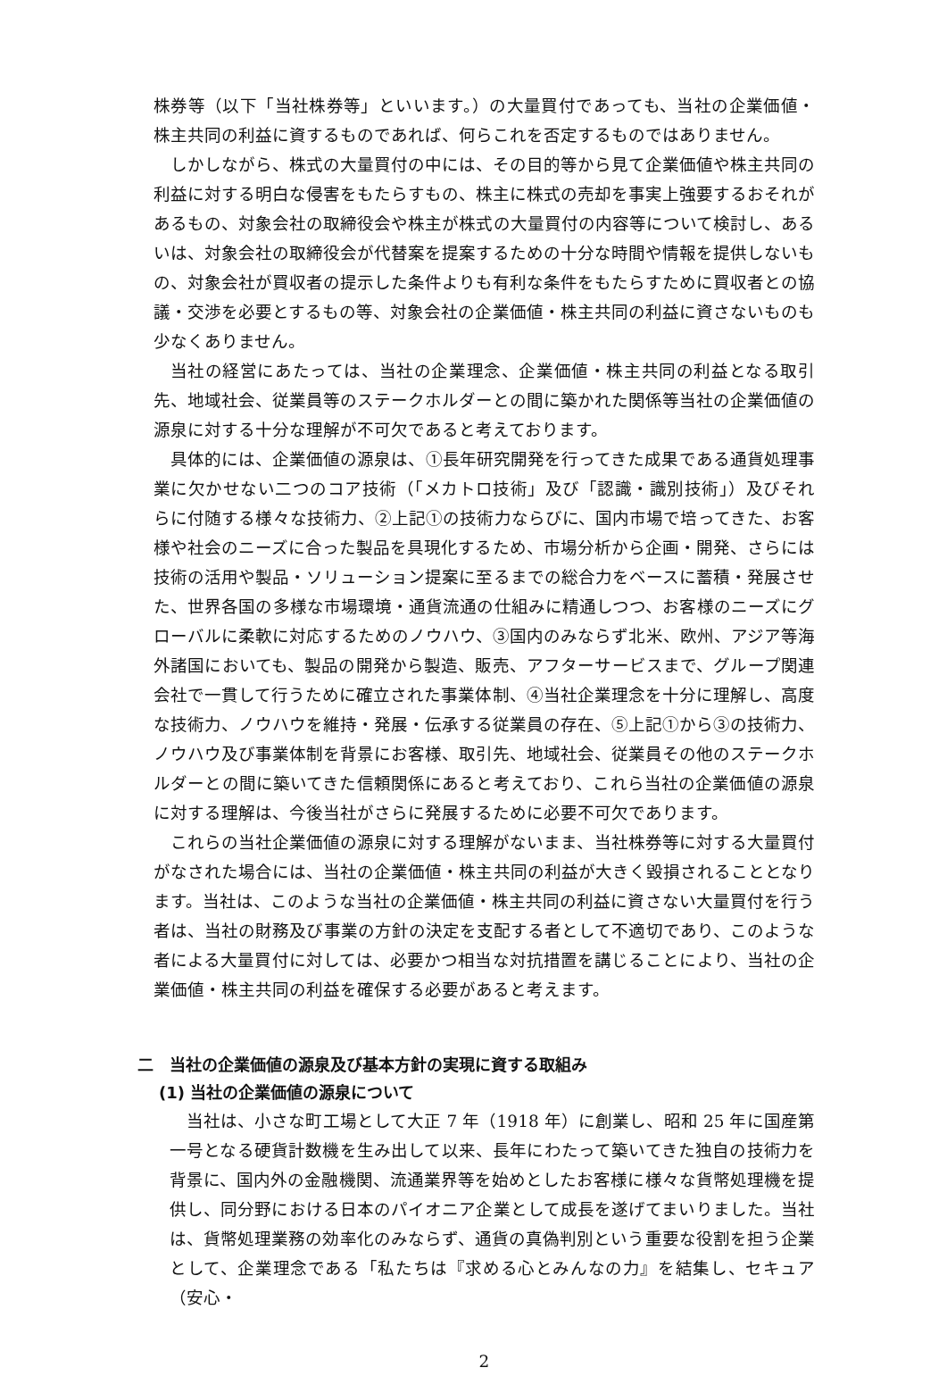株券等（以下「当社株券等」といいます。）の大量買付であっても、当社の企業価値・株主共同の利益に資するものであれば、何らこれを否定するものではありません。
しかしながら、株式の大量買付の中には、その目的等から見て企業価値や株主共同の利益に対する明白な侵害をもたらすもの、株主に株式の売却を事実上強要するおそれがあるもの、対象会社の取締役会や株主が株式の大量買付の内容等について検討し、あるいは、対象会社の取締役会が代替案を提案するための十分な時間や情報を提供しないもの、対象会社が買収者の提示した条件よりも有利な条件をもたらすために買収者との協議・交渉を必要とするもの等、対象会社の企業価値・株主共同の利益に資さないものも少なくありません。
当社の経営にあたっては、当社の企業理念、企業価値・株主共同の利益となる取引先、地域社会、従業員等のステークホルダーとの間に築かれた関係等当社の企業価値の源泉に対する十分な理解が不可欠であると考えております。
具体的には、企業価値の源泉は、①長年研究開発を行ってきた成果である通貨処理事業に欠かせない二つのコア技術（「メカトロ技術」及び「認識・識別技術」）及びそれらに付随する様々な技術力、②上記①の技術力ならびに、国内市場で培ってきた、お客様や社会のニーズに合った製品を具現化するため、市場分析から企画・開発、さらには技術の活用や製品・ソリューション提案に至るまでの総合力をベースに蓄積・発展させた、世界各国の多様な市場環境・通貨流通の仕組みに精通しつつ、お客様のニーズにグローバルに柔軟に対応するためのノウハウ、③国内のみならず北米、欧州、アジア等海外諸国においても、製品の開発から製造、販売、アフターサービスまで、グループ関連会社で一貫して行うために確立された事業体制、④当社企業理念を十分に理解し、高度な技術力、ノウハウを維持・発展・伝承する従業員の存在、⑤上記①から③の技術力、ノウハウ及び事業体制を背景にお客様、取引先、地域社会、従業員その他のステークホルダーとの間に築いてきた信頼関係にあると考えており、これら当社の企業価値の源泉に対する理解は、今後当社がさらに発展するために必要不可欠であります。
これらの当社企業価値の源泉に対する理解がないまま、当社株券等に対する大量買付がなされた場合には、当社の企業価値・株主共同の利益が大きく毀損されることとなります。当社は、このような当社の企業価値・株主共同の利益に資さない大量買付を行う者は、当社の財務及び事業の方針の決定を支配する者として不適切であり、このような者による大量買付に対しては、必要かつ相当な対抗措置を講じることにより、当社の企業価値・株主共同の利益を確保する必要があると考えます。
二　当社の企業価値の源泉及び基本方針の実現に資する取組み
(1) 当社の企業価値の源泉について
当社は、小さな町工場として大正 7 年（1918 年）に創業し、昭和 25 年に国産第一号となる硬貨計数機を生み出して以来、長年にわたって築いてきた独自の技術力を背景に、国内外の金融機関、流通業界等を始めとしたお客様に様々な貨幣処理機を提供し、同分野における日本のパイオニア企業として成長を遂げてまいりました。当社は、貨幣処理業務の効率化のみならず、通貨の真偽判別という重要な役割を担う企業として、企業理念である「私たちは『求める心とみんなの力』を結集し、セキュア（安心・
2